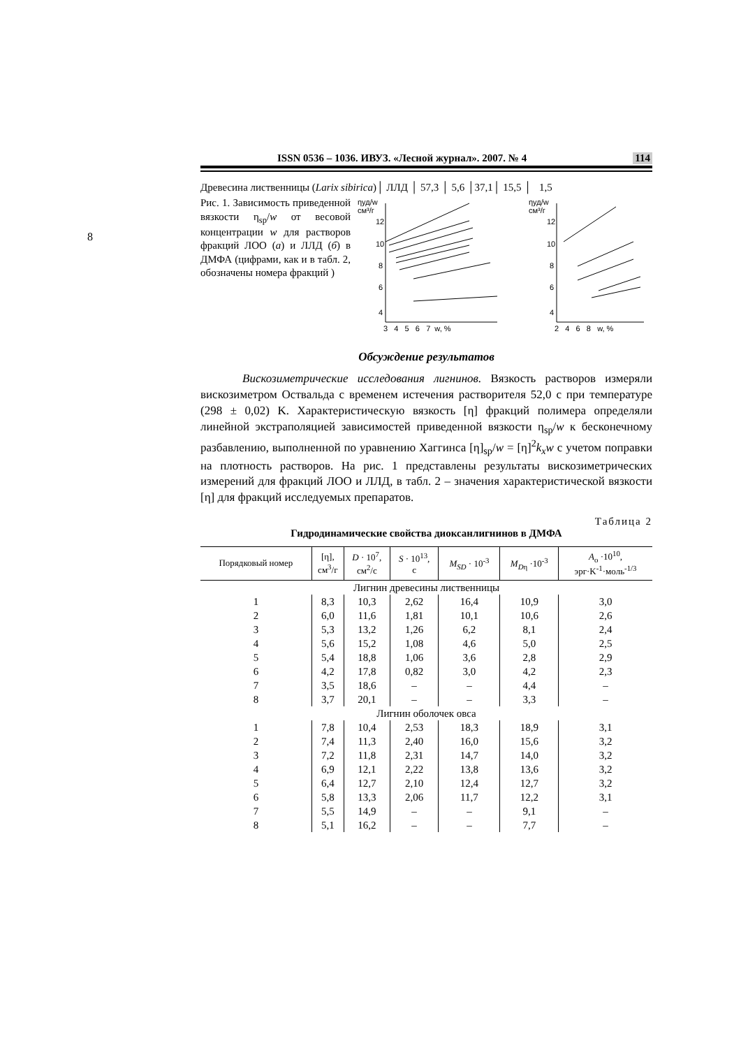8
ISSN 0536 – 1036. ИВУЗ. «Лесной журнал». 2007. № 4 114
Древесина лиственницы (Larix sibirica)│ ЛЛД │ 57,3 │ 5,6 │37,1│ 15,5 │ 1,5
Рис. 1. Зависимость приведенной вязкости η<sub>sp</sub>/w от весовой концентрации w для растворов фракций ЛОО (а) и ЛЛД (б) в ДМФА (цифрами, как и в табл. 2, обозначены номера фракций )
ηуд/w
см³/г
12
10
8
6
4
3 4 5 6 7 w, %
ηуд/w
см³/г
12
10
8
6
4
2 4 6 8 w, %
Обсуждение результатов
Вискозиметрические исследования лигнинов. Вязкость растворов измеряли вискозиметром Оствальда с временем истечения растворителя 52,0 с при температуре (298 ± 0,02) K. Характеристическую вязкость [η] фракций полимера определяли линейной экстраполяцией зависимостей приведенной вязкости η<sub>sp</sub>/w к бесконечному разбавлению, выполненной по уравнению Хаггинса [η]<sub>sp</sub>/w = [η]<sup>2</sup>k<sub>x</sub>w с учетом поправки на плотность растворов. На рис. 1 представлены результаты вискозиметрических измерений для фракций ЛОО и ЛЛД, в табл. 2 – значения характеристической вязкости [η] для фракций исследуемых препаратов.
Таблица 2
Гидродинамические свойства диоксанлигнинов в ДМФА
| Порядковый номер | [η], см<sup>3</sup>/г | D · 10<sup>7</sup>, см<sup>2</sup>/с | S · 10<sup>13</sup>, с | M<sub>SD</sub> · 10<sup>-3</sup> | M<sub>D</sub><sub>η</sub> ·10<sup>-3</sup> | A<sub>o</sub> ·10<sup>10</sup>, эрг·K<sup>-1</sup>·моль<sup>-1/3</sup> |
| --- | --- | --- | --- | --- | --- | --- |
| Лигнин древесины лиственницы | | | | | | |
| 1 | 8,3 | 10,3 | 2,62 | 16,4 | 10,9 | 3,0 |
| 2 | 6,0 | 11,6 | 1,81 | 10,1 | 10,6 | 2,6 |
| 3 | 5,3 | 13,2 | 1,26 | 6,2 | 8,1 | 2,4 |
| 4 | 5,6 | 15,2 | 1,08 | 4,6 | 5,0 | 2,5 |
| 5 | 5,4 | 18,8 | 1,06 | 3,6 | 2,8 | 2,9 |
| 6 | 4,2 | 17,8 | 0,82 | 3,0 | 4,2 | 2,3 |
| 7 | 3,5 | 18,6 | – | – | 4,4 | – |
| 8 | 3,7 | 20,1 | – | – | 3,3 | – |
| Лигнин оболочек овса | | | | | | |
| 1 | 7,8 | 10,4 | 2,53 | 18,3 | 18,9 | 3,1 |
| 2 | 7,4 | 11,3 | 2,40 | 16,0 | 15,6 | 3,2 |
| 3 | 7,2 | 11,8 | 2,31 | 14,7 | 14,0 | 3,2 |
| 4 | 6,9 | 12,1 | 2,22 | 13,8 | 13,6 | 3,2 |
| 5 | 6,4 | 12,7 | 2,10 | 12,4 | 12,7 | 3,2 |
| 6 | 5,8 | 13,3 | 2,06 | 11,7 | 12,2 | 3,1 |
| 7 | 5,5 | 14,9 | – | – | 9,1 | – |
| 8 | 5,1 | 16,2 | – | – | 7,7 | – |